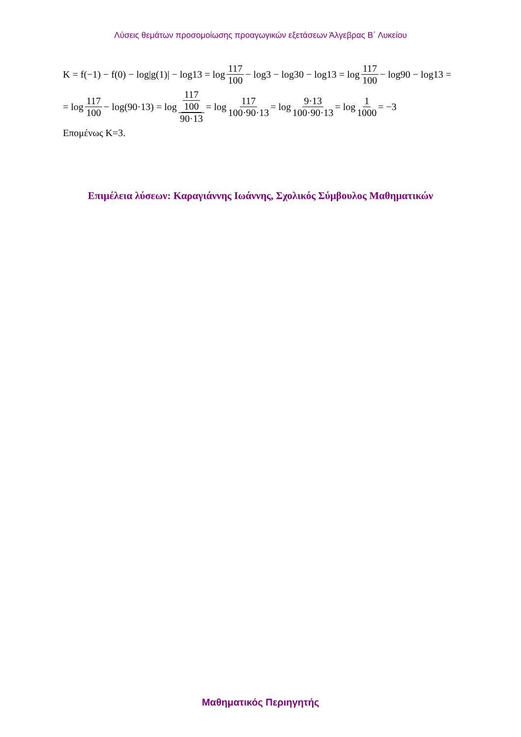Λύσεις θεμάτων προσομοίωσης προαγωγικών εξετάσεων Άλγεβρας Β΄ Λυκείου
K = f(−1) − f(0) − log|g(1)| − log13 = log 117 100 − log3 − log30 − log13 = log 117 100 − log90 − log13 =
= log 117 100 − log(90·13) = log 117 100 90·13 = log 117 100·90·13 = log 9·13 100·90·13 = log 1 1000 = −3
Επομένως K=3.
Επιμέλεια λύσεων: Καραγιάννης Ιωάννης, Σχολικός Σύμβουλος Μαθηματικών
Μαθηματικός Περιηγητής